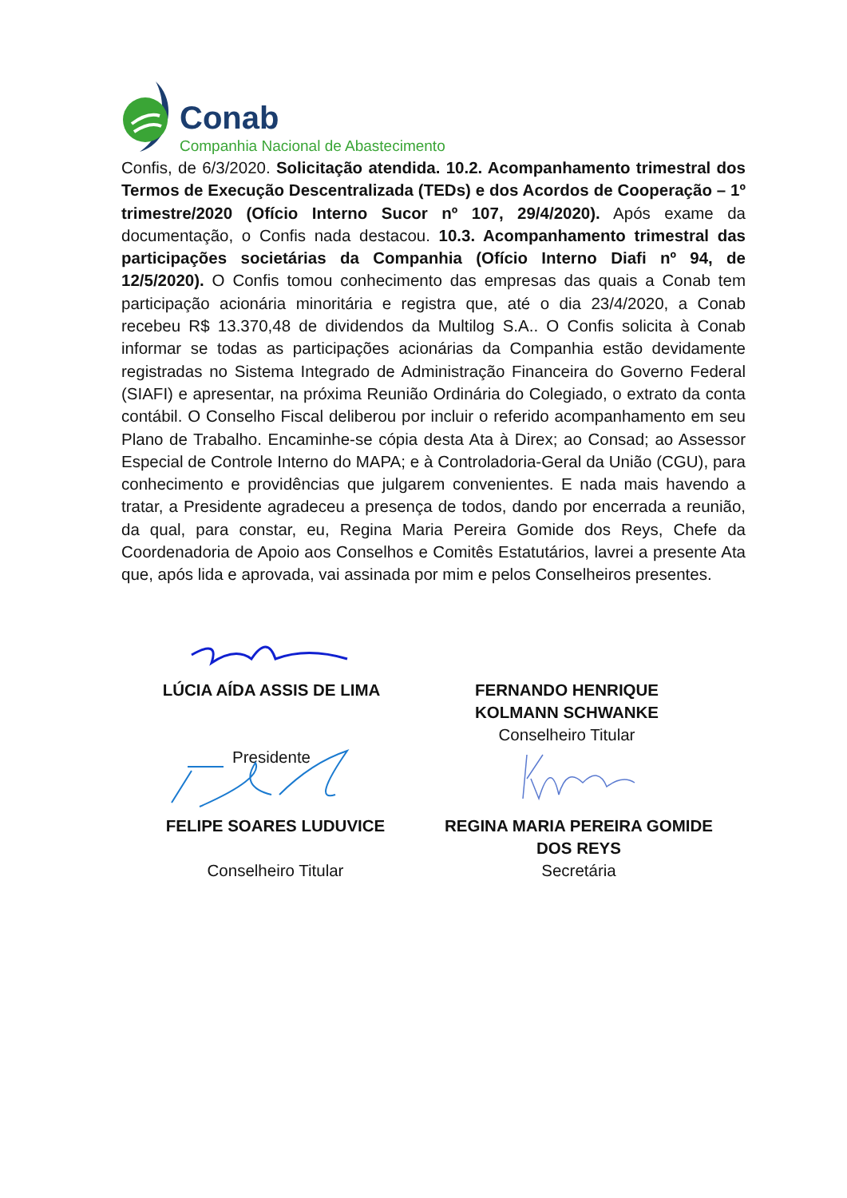Conab
Companhia Nacional de Abastecimento
Confis, de 6/3/2020. Solicitação atendida. 10.2. Acompanhamento trimestral dos Termos de Execução Descentralizada (TEDs) e dos Acordos de Cooperação – 1º trimestre/2020 (Ofício Interno Sucor nº 107, 29/4/2020). Após exame da documentação, o Confis nada destacou. 10.3. Acompanhamento trimestral das participações societárias da Companhia (Ofício Interno Diafi nº 94, de 12/5/2020). O Confis tomou conhecimento das empresas das quais a Conab tem participação acionária minoritária e registra que, até o dia 23/4/2020, a Conab recebeu R$ 13.370,48 de dividendos da Multilog S.A.. O Confis solicita à Conab informar se todas as participações acionárias da Companhia estão devidamente registradas no Sistema Integrado de Administração Financeira do Governo Federal (SIAFI) e apresentar, na próxima Reunião Ordinária do Colegiado, o extrato da conta contábil. O Conselho Fiscal deliberou por incluir o referido acompanhamento em seu Plano de Trabalho. Encaminhe-se cópia desta Ata à Direx; ao Consad; ao Assessor Especial de Controle Interno do MAPA; e à Controladoria-Geral da União (CGU), para conhecimento e providências que julgarem convenientes. E nada mais havendo a tratar, a Presidente agradeceu a presença de todos, dando por encerrada a reunião, da qual, para constar, eu, Regina Maria Pereira Gomide dos Reys, Chefe da Coordenadoria de Apoio aos Conselhos e Comitês Estatutários, lavrei a presente Ata que, após lida e aprovada, vai assinada por mim e pelos Conselheiros presentes.
LÚCIA AÍDA ASSIS DE LIMA
Presidente
FERNANDO HENRIQUE KOLMANN SCHWANKE
Conselheiro Titular
FELIPE SOARES LUDUVICE
Conselheiro Titular
REGINA MARIA PEREIRA GOMIDE DOS REYS
Secretária